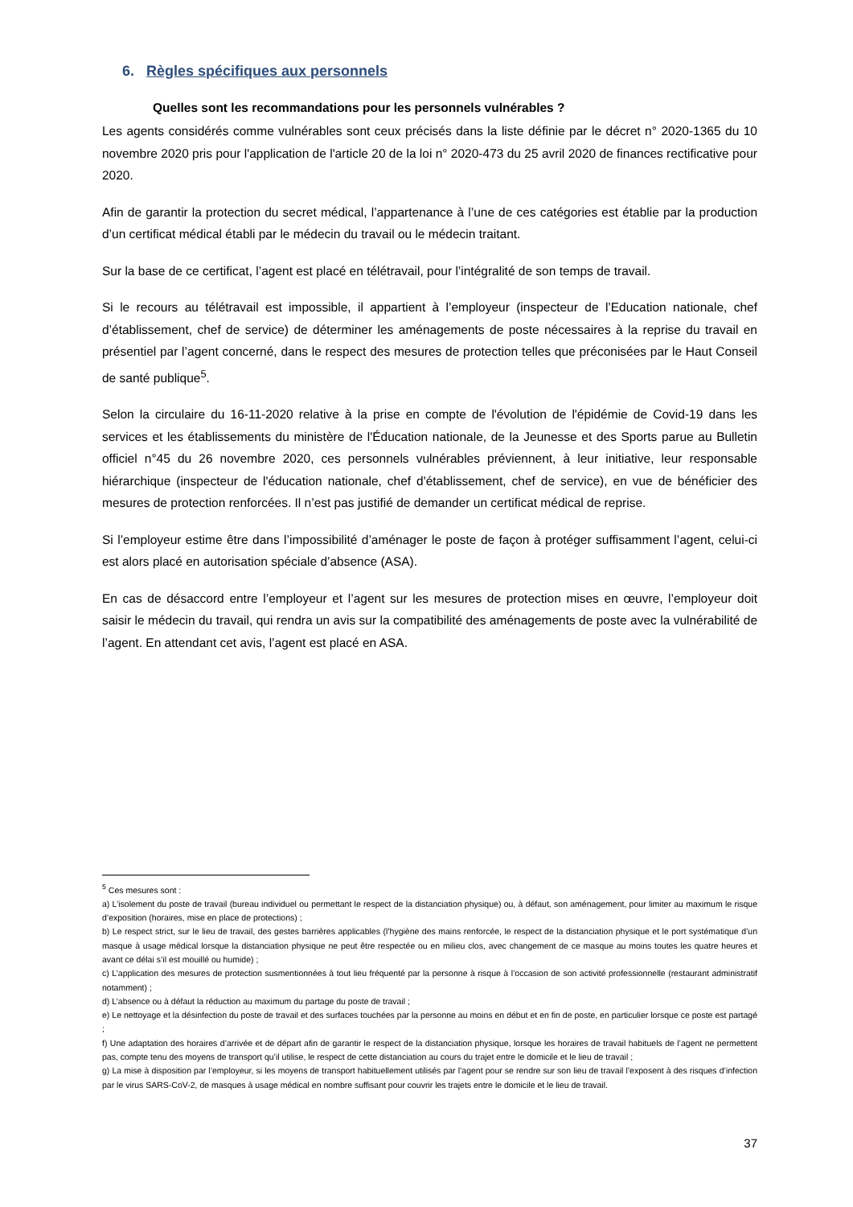6. Règles spécifiques aux personnels
Quelles sont les recommandations pour les personnels vulnérables ?
Les agents considérés comme vulnérables sont ceux précisés dans la liste définie par le décret n° 2020-1365 du 10 novembre 2020 pris pour l'application de l'article 20 de la loi n° 2020-473 du 25 avril 2020 de finances rectificative pour 2020.
Afin de garantir la protection du secret médical, l’appartenance à l’une de ces catégories est établie par la production d’un certificat médical établi par le médecin du travail ou le médecin traitant.
Sur la base de ce certificat, l’agent est placé en télétravail, pour l’intégralité de son temps de travail.
Si le recours au télétravail est impossible, il appartient à l’employeur (inspecteur de l’Education nationale, chef d’établissement, chef de service) de déterminer les aménagements de poste nécessaires à la reprise du travail en présentiel par l’agent concerné, dans le respect des mesures de protection telles que préconisées par le Haut Conseil de santé publique<sup>5</sup>.
Selon la circulaire du 16-11-2020 relative à la prise en compte de l'évolution de l'épidémie de Covid-19 dans les services et les établissements du ministère de l'Éducation nationale, de la Jeunesse et des Sports parue au Bulletin officiel n°45 du 26 novembre 2020, ces personnels vulnérables préviennent, à leur initiative, leur responsable hiérarchique (inspecteur de l'éducation nationale, chef d'établissement, chef de service), en vue de bénéficier des mesures de protection renforcées. Il n’est pas justifié de demander un certificat médical de reprise.
Si l’employeur estime être dans l’impossibilité d’aménager le poste de façon à protéger suffisamment l’agent, celui-ci est alors placé en autorisation spéciale d’absence (ASA).
En cas de désaccord entre l’employeur et l’agent sur les mesures de protection mises en œuvre, l’employeur doit saisir le médecin du travail, qui rendra un avis sur la compatibilité des aménagements de poste avec la vulnérabilité de l’agent. En attendant cet avis, l’agent est placé en ASA.
<sup>5</sup> Ces mesures sont :
a) L’isolement du poste de travail (bureau individuel ou permettant le respect de la distanciation physique) ou, à défaut, son aménagement, pour limiter au maximum le risque d’exposition (horaires, mise en place de protections) ;
b) Le respect strict, sur le lieu de travail, des gestes barrières applicables (l’hygiène des mains renforcée, le respect de la distanciation physique et le port systématique d’un masque à usage médical lorsque la distanciation physique ne peut être respectée ou en milieu clos, avec changement de ce masque au moins toutes les quatre heures et avant ce délai s’il est mouillé ou humide) ;
c) L’application des mesures de protection susmentionnées à tout lieu fréquenté par la personne à risque à l’occasion de son activité professionnelle (restaurant administratif notamment) ;
d) L’absence ou à défaut la réduction au maximum du partage du poste de travail ;
e) Le nettoyage et la désinfection du poste de travail et des surfaces touchées par la personne au moins en début et en fin de poste, en particulier lorsque ce poste est partagé ;
f) Une adaptation des horaires d’arrivée et de départ afin de garantir le respect de la distanciation physique, lorsque les horaires de travail habituels de l’agent ne permettent pas, compte tenu des moyens de transport qu’il utilise, le respect de cette distanciation au cours du trajet entre le domicile et le lieu de travail ;
g) La mise à disposition par l’employeur, si les moyens de transport habituellement utilisés par l’agent pour se rendre sur son lieu de travail l’exposent à des risques d’infection par le virus SARS-CoV-2, de masques à usage médical en nombre suffisant pour couvrir les trajets entre le domicile et le lieu de travail.
37